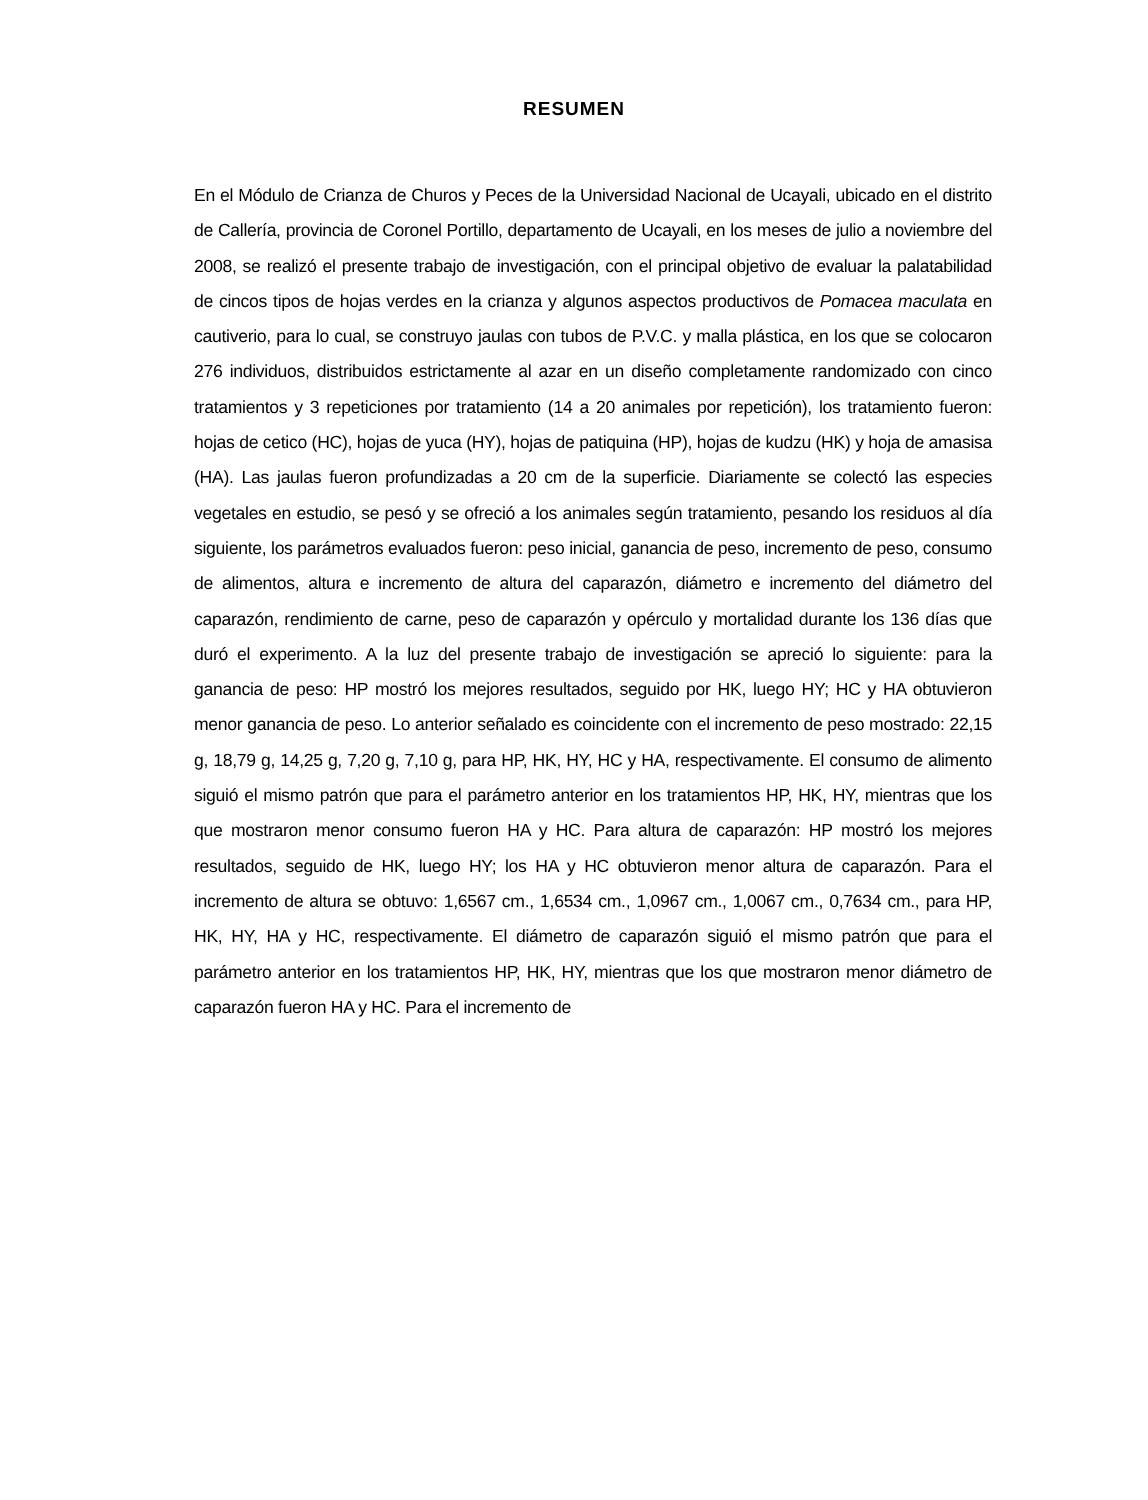RESUMEN
En el Módulo de Crianza de Churos y Peces de la Universidad Nacional de Ucayali, ubicado en el distrito de Callería, provincia de Coronel Portillo, departamento de Ucayali, en los meses de julio a noviembre del 2008, se realizó el presente trabajo de investigación, con el principal objetivo de evaluar la palatabilidad de cincos tipos de hojas verdes en la crianza y algunos aspectos productivos de Pomacea maculata en cautiverio, para lo cual, se construyo jaulas con tubos de P.V.C. y malla plástica, en los que se colocaron 276 individuos, distribuidos estrictamente al azar en un diseño completamente randomizado con cinco tratamientos y 3 repeticiones por tratamiento (14 a 20 animales por repetición), los tratamiento fueron: hojas de cetico (HC), hojas de yuca (HY), hojas de patiquina (HP), hojas de kudzu (HK) y hoja de amasisa (HA). Las jaulas fueron profundizadas a 20 cm de la superficie. Diariamente se colectó las especies vegetales en estudio, se pesó y se ofreció a los animales según tratamiento, pesando los residuos al día siguiente, los parámetros evaluados fueron: peso inicial, ganancia de peso, incremento de peso, consumo de alimentos, altura e incremento de altura del caparazón, diámetro e incremento del diámetro del caparazón, rendimiento de carne, peso de caparazón y opérculo y mortalidad durante los 136 días que duró el experimento. A la luz del presente trabajo de investigación se apreció lo siguiente: para la ganancia de peso: HP mostró los mejores resultados, seguido por HK, luego HY; HC y HA obtuvieron menor ganancia de peso. Lo anterior señalado es coincidente con el incremento de peso mostrado: 22,15 g, 18,79 g, 14,25 g, 7,20 g, 7,10 g, para HP, HK, HY, HC y HA, respectivamente. El consumo de alimento siguió el mismo patrón que para el parámetro anterior en los tratamientos HP, HK, HY, mientras que los que mostraron menor consumo fueron HA y HC. Para altura de caparazón: HP mostró los mejores resultados, seguido de HK, luego HY; los HA y HC obtuvieron menor altura de caparazón. Para el incremento de altura se obtuvo: 1,6567 cm., 1,6534 cm., 1,0967 cm., 1,0067 cm., 0,7634 cm., para HP, HK, HY, HA y HC, respectivamente. El diámetro de caparazón siguió el mismo patrón que para el parámetro anterior en los tratamientos HP, HK, HY, mientras que los que mostraron menor diámetro de caparazón fueron HA y HC. Para el incremento de